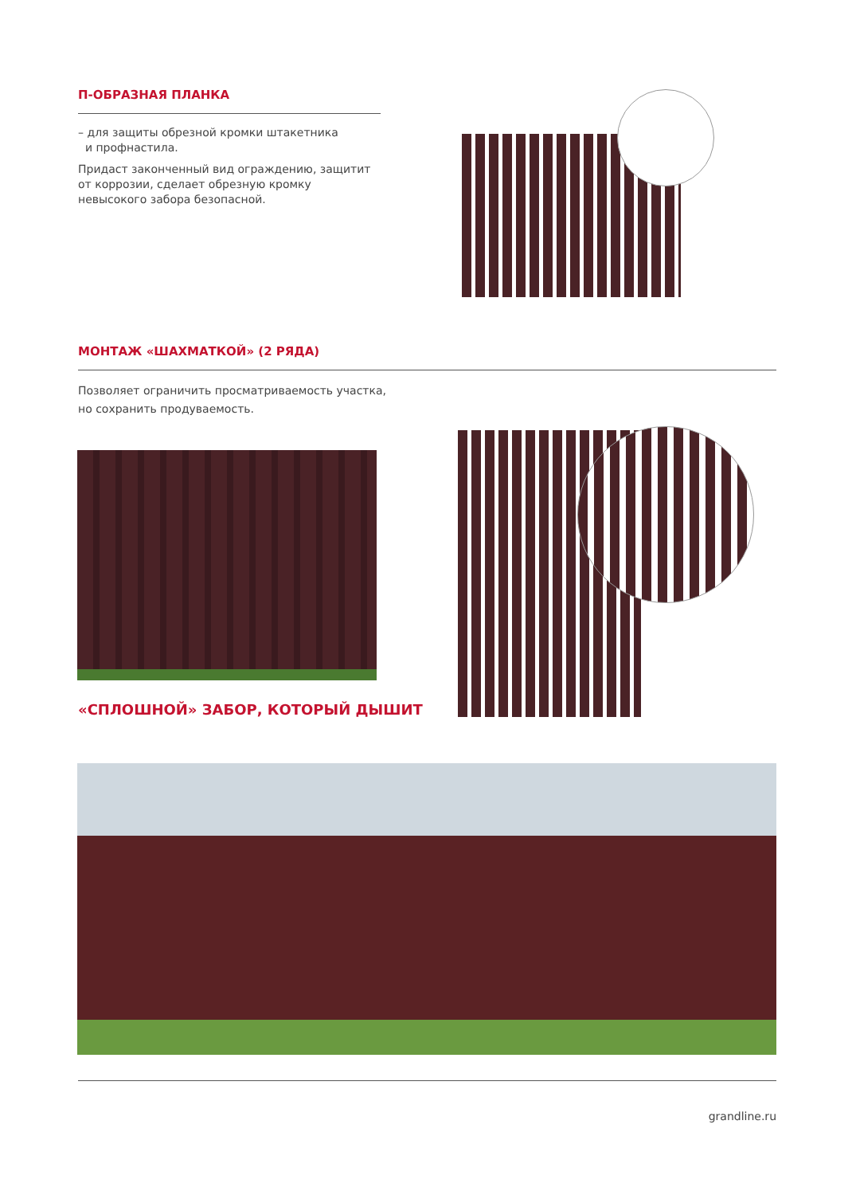П-ОБРАЗНАЯ ПЛАНКА
– для защиты обрезной кромки штакетника
и профнастила.
Придаст законченный вид ограждению, защитит от коррозии, сделает обрезную кромку невысокого забора безопасной.
МОНТАЖ «ШАХМАТКОЙ» (2 РЯДА)
Позволяет ограничить просматриваемость участка,
но сохранить продуваемость.
«СПЛОШНОЙ» ЗАБОР, КОТОРЫЙ ДЫШИТ
grandline.ru